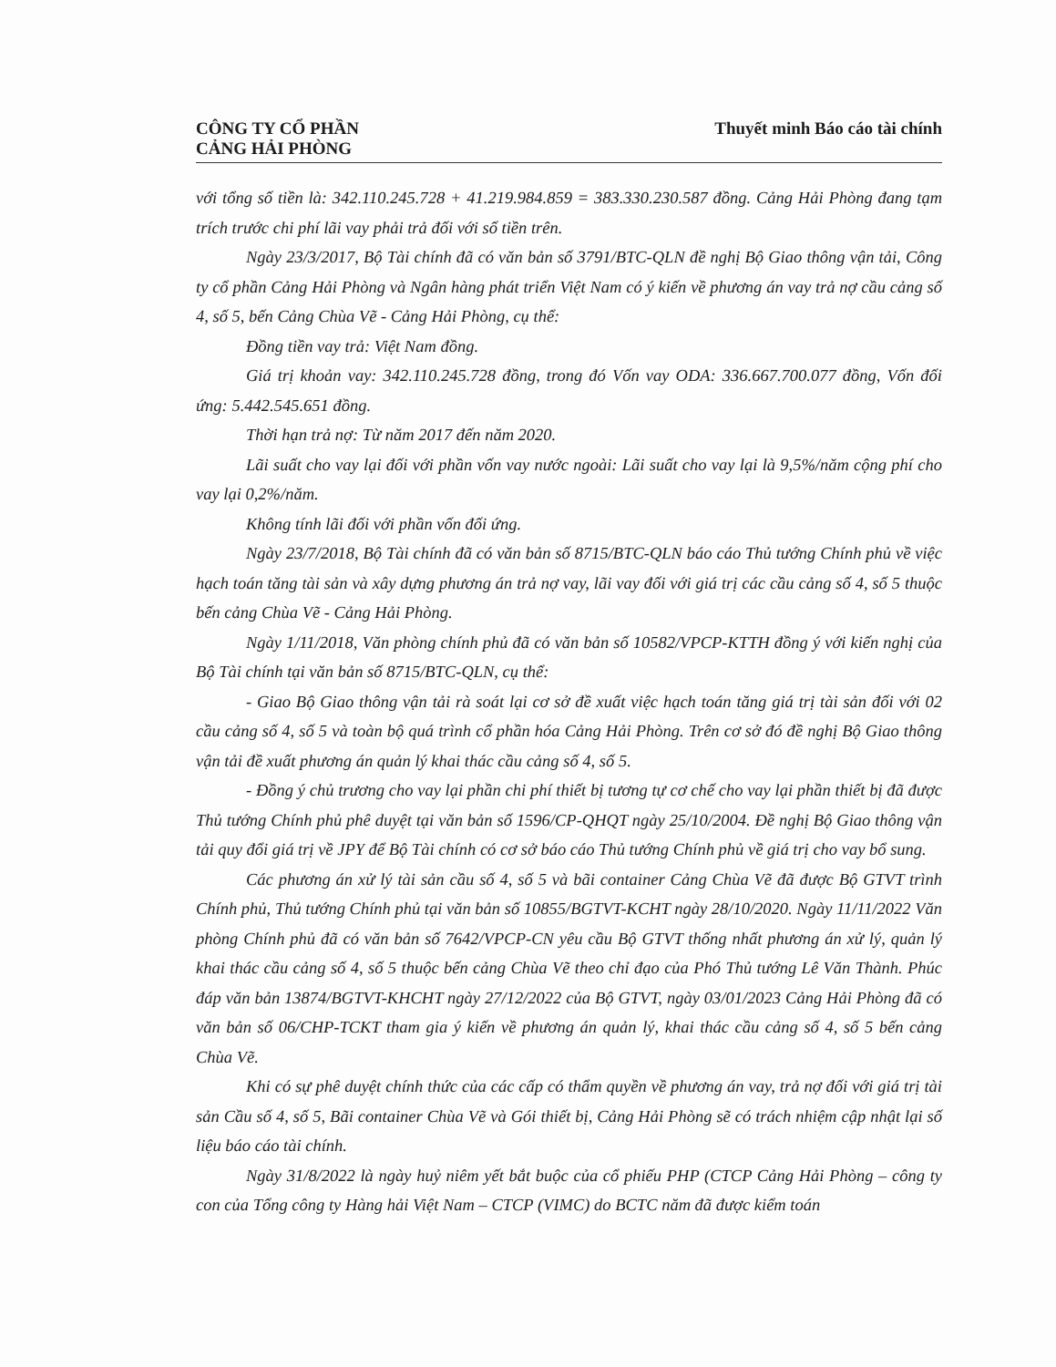CÔNG TY CỔ PHẦN
CẢNG HẢI PHÒNG
Thuyết minh Báo cáo tài chính
với tổng số tiền là: 342.110.245.728 + 41.219.984.859 = 383.330.230.587 đồng. Cảng Hải Phòng đang tạm trích trước chi phí lãi vay phải trả đối với số tiền trên.
Ngày 23/3/2017, Bộ Tài chính đã có văn bản số 3791/BTC-QLN đề nghị Bộ Giao thông vận tải, Công ty cổ phần Cảng Hải Phòng và Ngân hàng phát triển Việt Nam có ý kiến về phương án vay trả nợ cầu cảng số 4, số 5, bến Cảng Chùa Vẽ - Cảng Hải Phòng, cụ thể:
Đồng tiền vay trả: Việt Nam đồng.
Giá trị khoản vay: 342.110.245.728 đồng, trong đó Vốn vay ODA: 336.667.700.077 đồng, Vốn đối ứng: 5.442.545.651 đồng.
Thời hạn trả nợ: Từ năm 2017 đến năm 2020.
Lãi suất cho vay lại đối với phần vốn vay nước ngoài: Lãi suất cho vay lại là 9,5%/năm cộng phí cho vay lại 0,2%/năm.
Không tính lãi đối với phần vốn đối ứng.
Ngày 23/7/2018, Bộ Tài chính đã có văn bản số 8715/BTC-QLN báo cáo Thủ tướng Chính phủ về việc hạch toán tăng tài sản và xây dựng phương án trả nợ vay, lãi vay đối với giá trị các cầu cảng số 4, số 5 thuộc bến cảng Chùa Vẽ - Cảng Hải Phòng.
Ngày 1/11/2018, Văn phòng chính phủ đã có văn bản số 10582/VPCP-KTTH đồng ý với kiến nghị của Bộ Tài chính tại văn bản số 8715/BTC-QLN, cụ thể:
- Giao Bộ Giao thông vận tải rà soát lại cơ sở đề xuất việc hạch toán tăng giá trị tài sản đối với 02 cầu cảng số 4, số 5 và toàn bộ quá trình cổ phần hóa Cảng Hải Phòng. Trên cơ sở đó đề nghị Bộ Giao thông vận tải đề xuất phương án quản lý khai thác cầu cảng số 4, số 5.
- Đồng ý chủ trương cho vay lại phần chi phí thiết bị tương tự cơ chế cho vay lại phần thiết bị đã được Thủ tướng Chính phủ phê duyệt tại văn bản số 1596/CP-QHQT ngày 25/10/2004. Đề nghị Bộ Giao thông vận tải quy đổi giá trị về JPY để Bộ Tài chính có cơ sở báo cáo Thủ tướng Chính phủ về giá trị cho vay bổ sung.
Các phương án xử lý tài sản cầu số 4, số 5 và bãi container Cảng Chùa Vẽ đã được Bộ GTVT trình Chính phủ, Thủ tướng Chính phủ tại văn bản số 10855/BGTVT-KCHT ngày 28/10/2020. Ngày 11/11/2022 Văn phòng Chính phủ đã có văn bản số 7642/VPCP-CN yêu cầu Bộ GTVT thống nhất phương án xử lý, quản lý khai thác cầu cảng số 4, số 5 thuộc bến cảng Chùa Vẽ theo chỉ đạo của Phó Thủ tướng Lê Văn Thành. Phúc đáp văn bản 13874/BGTVT-KHCHT ngày 27/12/2022 của Bộ GTVT, ngày 03/01/2023 Cảng Hải Phòng đã có văn bản số 06/CHP-TCKT tham gia ý kiến về phương án quản lý, khai thác cầu cảng số 4, số 5 bến cảng Chùa Vẽ.
Khi có sự phê duyệt chính thức của các cấp có thẩm quyền về phương án vay, trả nợ đối với giá trị tài sản Cầu số 4, số 5, Bãi container Chùa Vẽ và Gói thiết bị, Cảng Hải Phòng sẽ có trách nhiệm cập nhật lại số liệu báo cáo tài chính.
Ngày 31/8/2022 là ngày huỷ niêm yết bắt buộc của cổ phiếu PHP (CTCP Cảng Hải Phòng – công ty con của Tổng công ty Hàng hải Việt Nam – CTCP (VIMC) do BCTC năm đã được kiểm toán